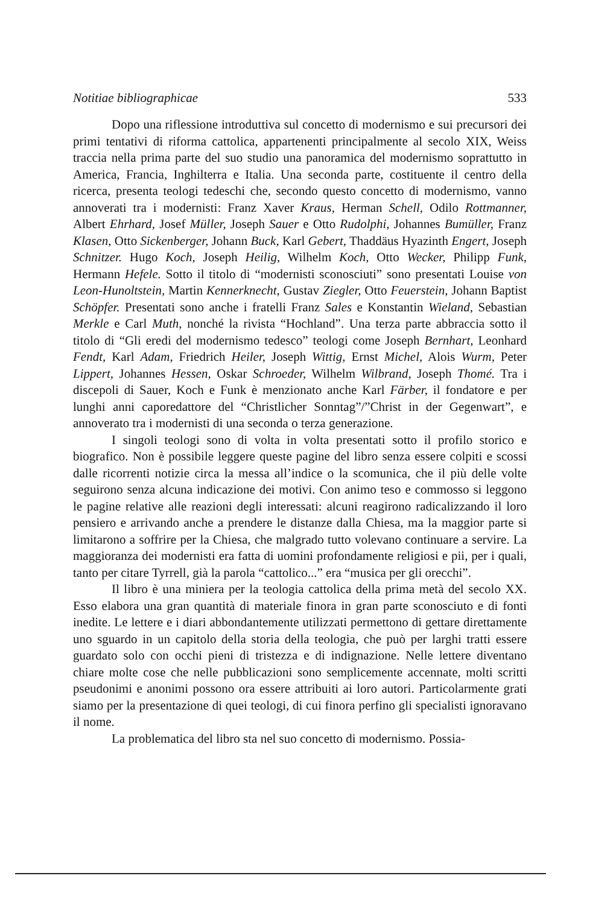Notitiae bibliographicae 533
Dopo una riflessione introduttiva sul concetto di modernismo e sui precursori dei primi tentativi di riforma cattolica, appartenenti principalmente al secolo XIX, Weiss traccia nella prima parte del suo studio una panoramica del modernismo soprattutto in America, Francia, Inghilterra e Italia. Una seconda parte, costituente il centro della ricerca, presenta teologi tedeschi che, secondo questo concetto di modernismo, vanno annoverati tra i modernisti: Franz Xaver Kraus, Herman Schell, Odilo Rottmanner, Albert Ehrhard, Josef Müller, Joseph Sauer e Otto Rudolphi, Johannes Bumüller, Franz Klasen, Otto Sickenberger, Johann Buck, Karl Gebert, Thaddäus Hyazinth Engert, Joseph Schnitzer. Hugo Koch, Joseph Heilig, Wilhelm Koch, Otto Wecker, Philipp Funk, Hermann Hefele. Sotto il titolo di “modernisti sconosciuti” sono presentati Louise von Leon-Hunoltstein, Martin Kennerknecht, Gustav Ziegler, Otto Feuerstein, Johann Baptist Schöpfer. Presentati sono anche i fratelli Franz Sales e Konstantin Wieland, Sebastian Merkle e Carl Muth, nonché la rivista “Hochland”. Una terza parte abbraccia sotto il titolo di “Gli eredi del modernismo tedesco” teologi come Joseph Bernhart, Leonhard Fendt, Karl Adam, Friedrich Heiler, Joseph Wittig, Ernst Michel, Alois Wurm, Peter Lippert, Johannes Hessen, Oskar Schroeder, Wilhelm Wilbrand, Joseph Thomé. Tra i discepoli di Sauer, Koch e Funk è menzionato anche Karl Färber, il fondatore e per lunghi anni caporedattore del “Christlicher Sonntag”/”Christ in der Gegenwart”, e annoverato tra i modernisti di una seconda o terza generazione.
I singoli teologi sono di volta in volta presentati sotto il profilo storico e biografico. Non è possibile leggere queste pagine del libro senza essere colpiti e scossi dalle ricorrenti notizie circa la messa all’indice o la scomunica, che il più delle volte seguirono senza alcuna indicazione dei motivi. Con animo teso e commosso si leggono le pagine relative alle reazioni degli interessati: alcuni reagirono radicalizzando il loro pensiero e arrivando anche a prendere le distanze dalla Chiesa, ma la maggior parte si limitarono a soffrire per la Chiesa, che malgrado tutto volevano continuare a servire. La maggioranza dei modernisti era fatta di uomini profondamente religiosi e pii, per i quali, tanto per citare Tyrrell, già la parola “cattolico...” era “musica per gli orecchi”.
Il libro è una miniera per la teologia cattolica della prima metà del secolo XX. Esso elabora una gran quantità di materiale finora in gran parte sconosciuto e di fonti inedite. Le lettere e i diari abbondantemente utilizzati permettono di gettare direttamente uno sguardo in un capitolo della storia della teologia, che può per larghi tratti essere guardato solo con occhi pieni di tristezza e di indignazione. Nelle lettere diventano chiare molte cose che nelle pubblicazioni sono semplicemente accennate, molti scritti pseudonimi e anonimi possono ora essere attribuiti ai loro autori. Particolarmente grati siamo per la presentazione di quei teologi, di cui finora perfino gli specialisti ignoravano il nome.
La problematica del libro sta nel suo concetto di modernismo. Possia-